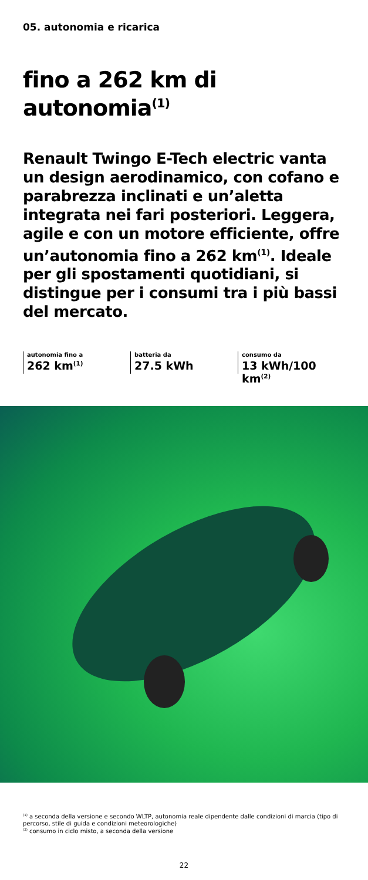05. autonomia e ricarica
fino a 262 km di
autonomia<sup>(1)</sup>
Renault Twingo E-Tech electric vanta un design aerodinamico, con cofano e parabrezza inclinati e un’aletta integrata nei fari posteriori. Leggera, agile e con un motore efficiente, offre un’autonomia fino a 262 km<sup>(1)</sup>. Ideale per gli spostamenti quotidiani, si distingue per i consumi tra i più bassi del mercato.
autonomia fino a
262 km<sup>(1)</sup>
batteria da
27.5 kWh
consumo da
13 kWh/100 km<sup>(2)</sup>
<sup>(1)</sup> a seconda della versione e secondo WLTP, autonomia reale dipendente dalle condizioni di marcia (tipo di percorso, stile di guida e condizioni meteorologiche)
<sup>(2)</sup> consumo in ciclo misto, a seconda della versione
22